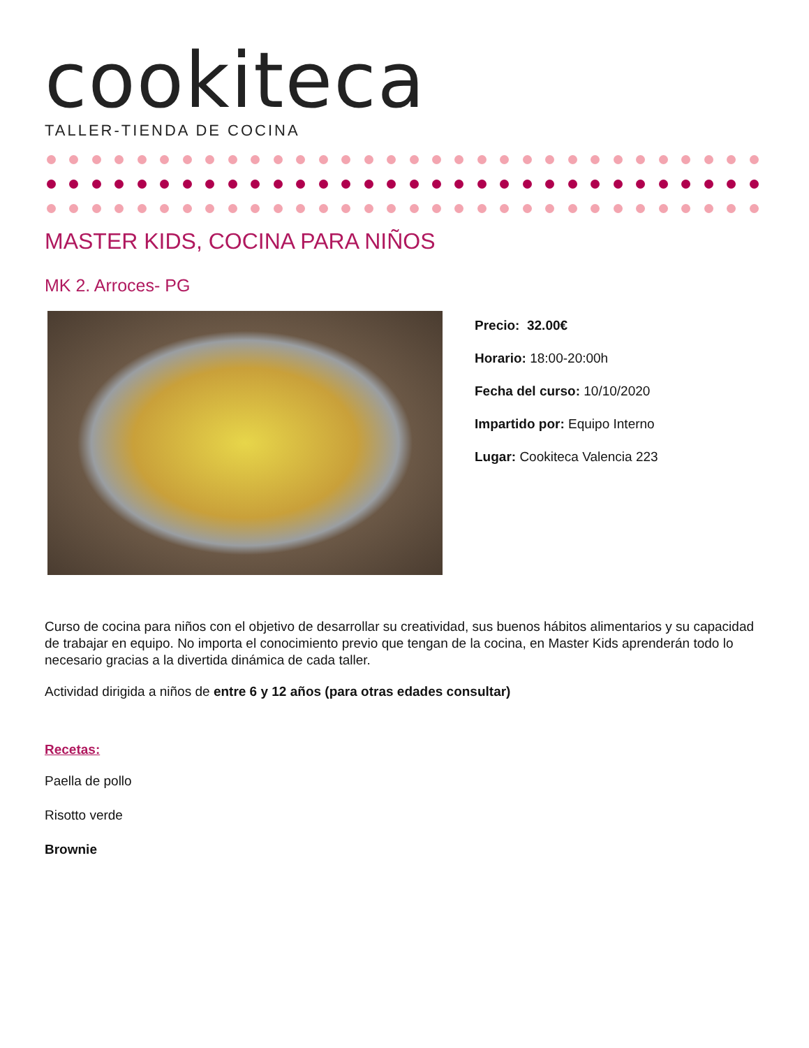cookiteca
TALLER-TIENDA DE COCINA
MASTER KIDS, COCINA PARA NIÑOS
MK 2. Arroces- PG
Precio: 32.00€
Horario: 18:00-20:00h
Fecha del curso: 10/10/2020
Impartido por: Equipo Interno
Lugar: Cookiteca Valencia 223
Curso de cocina para niños con el objetivo de desarrollar su creatividad, sus buenos hábitos alimentarios y su capacidad de trabajar en equipo. No importa el conocimiento previo que tengan de la cocina, en Master Kids aprenderán todo lo necesario gracias a la divertida dinámica de cada taller.
Actividad dirigida a niños de entre 6 y 12 años (para otras edades consultar)
Recetas:
Paella de pollo
Risotto verde
Brownie